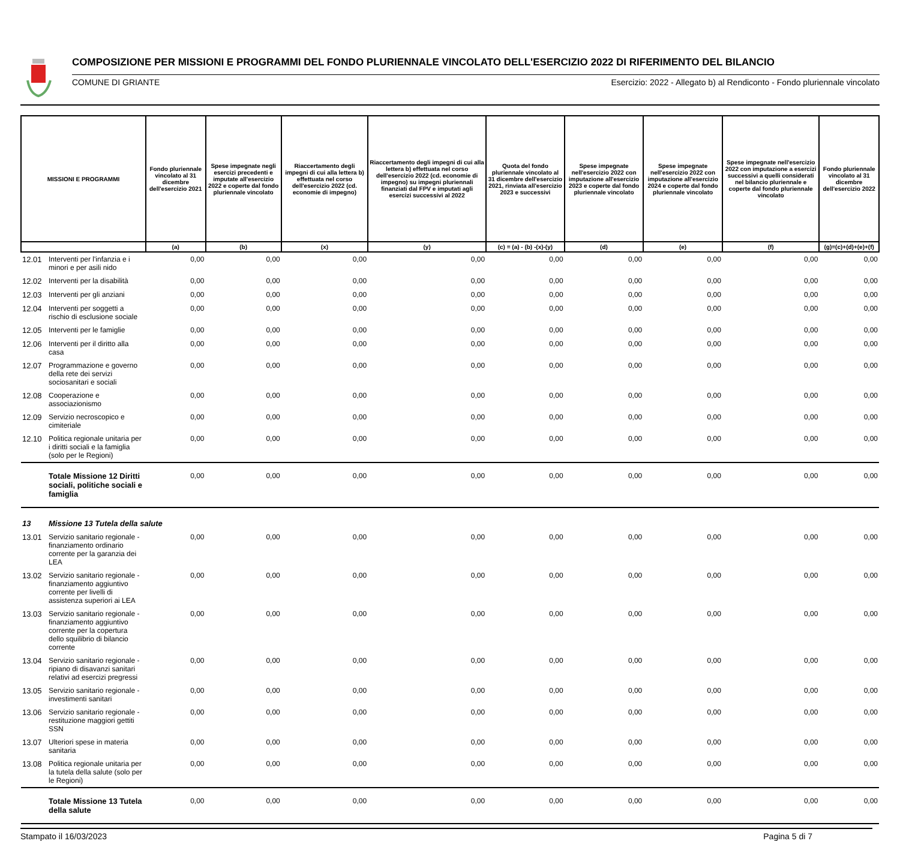COMPOSIZIONE PER MISSIONI E PROGRAMMI DEL FONDO PLURIENNALE VINCOLATO DELL'ESERCIZIO 2022 DI RIFERIMENTO DEL BILANCIO
COMUNE DI GRIANTE Esercizio: 2022 - Allegato b) al Rendiconto - Fondo pluriennale vincolato
| MISSIONI E PROGRAMMI | | Fondo pluriennale vincolato al 31 dicembre dell'esercizio 2021 | Spese impegnate negli esercizi precedenti e imputate all'esercizio 2022 e coperte dal fondo pluriennale vincolato | Riaccertamento degli impegni di cui alla lettera b) effettuata nel corso dell'esercizio 2022 (cd. economie di impegno) | Riaccertamento degli impegni di cui alla lettera b) effettuata nel corso dell'esercizio 2022 (cd. economie di impegno) su impegni pluriennali finanziati dal FPV e imputati agli esercizi successivi al 2022 | Quota del fondo pluriennale vincolato al 31 dicembre dell'esercizio 2021, rinviata all'esercizio 2023 e successivi | Spese impegnate nell'esercizio 2022 con imputazione all'esercizio 2023 e coperte dal fondo pluriennale vincolato | Spese impegnate nell'esercizio 2022 con imputazione all'esercizio 2024 e coperte dal fondo pluriennale vincolato | Spese impegnate nell'esercizio 2022 con imputazione a esercizi successivi a quelli considerati nel bilancio pluriennale e coperte dal fondo pluriennale vincolato | Fondo pluriennale vincolato al 31 dicembre dell'esercizio 2022 |
| --- | --- | --- | --- | --- | --- | --- | --- | --- | --- | --- |
| | | (a) | (b) | (x) | (y) | (c) = (a) - (b) -(x)-(y) | (d) | (e) | (f) | (g)=(c)+(d)+(e)+(f) |
| 12.01 | Interventi per l'infanzia e i minori e per asili nido | 0,00 | 0,00 | 0,00 | 0,00 | 0,00 | 0,00 | 0,00 | 0,00 | 0,00 |
| 12.02 | Interventi per la disabilità | 0,00 | 0,00 | 0,00 | 0,00 | 0,00 | 0,00 | 0,00 | 0,00 | 0,00 |
| 12.03 | Interventi per gli anziani | 0,00 | 0,00 | 0,00 | 0,00 | 0,00 | 0,00 | 0,00 | 0,00 | 0,00 |
| 12.04 | Interventi per soggetti a rischio di esclusione sociale | 0,00 | 0,00 | 0,00 | 0,00 | 0,00 | 0,00 | 0,00 | 0,00 | 0,00 |
| 12.05 | Interventi per le famiglie | 0,00 | 0,00 | 0,00 | 0,00 | 0,00 | 0,00 | 0,00 | 0,00 | 0,00 |
| 12.06 | Interventi per il diritto alla casa | 0,00 | 0,00 | 0,00 | 0,00 | 0,00 | 0,00 | 0,00 | 0,00 | 0,00 |
| 12.07 | Programmazione e governo della rete dei servizi sociosanitari e sociali | 0,00 | 0,00 | 0,00 | 0,00 | 0,00 | 0,00 | 0,00 | 0,00 | 0,00 |
| 12.08 | Cooperazione e associazionismo | 0,00 | 0,00 | 0,00 | 0,00 | 0,00 | 0,00 | 0,00 | 0,00 | 0,00 |
| 12.09 | Servizio necroscopico e cimiteriale | 0,00 | 0,00 | 0,00 | 0,00 | 0,00 | 0,00 | 0,00 | 0,00 | 0,00 |
| 12.10 | Politica regionale unitaria per i diritti sociali e la famiglia (solo per le Regioni) | 0,00 | 0,00 | 0,00 | 0,00 | 0,00 | 0,00 | 0,00 | 0,00 | 0,00 |
| | Totale Missione 12 Diritti sociali, politiche sociali e famiglia | 0,00 | 0,00 | 0,00 | 0,00 | 0,00 | 0,00 | 0,00 | 0,00 | 0,00 |
| 13 | Missione 13 Tutela della salute | | | | | | | | | |
| 13.01 | Servizio sanitario regionale - finanziamento ordinario corrente per la garanzia dei LEA | 0,00 | 0,00 | 0,00 | 0,00 | 0,00 | 0,00 | 0,00 | 0,00 | 0,00 |
| 13.02 | Servizio sanitario regionale - finanziamento aggiuntivo corrente per livelli di assistenza superiori ai LEA | 0,00 | 0,00 | 0,00 | 0,00 | 0,00 | 0,00 | 0,00 | 0,00 | 0,00 |
| 13.03 | Servizio sanitario regionale - finanziamento aggiuntivo corrente per la copertura dello squilibrio di bilancio corrente | 0,00 | 0,00 | 0,00 | 0,00 | 0,00 | 0,00 | 0,00 | 0,00 | 0,00 |
| 13.04 | Servizio sanitario regionale - ripiano di disavanzi sanitari relativi ad esercizi pregressi | 0,00 | 0,00 | 0,00 | 0,00 | 0,00 | 0,00 | 0,00 | 0,00 | 0,00 |
| 13.05 | Servizio sanitario regionale - investimenti sanitari | 0,00 | 0,00 | 0,00 | 0,00 | 0,00 | 0,00 | 0,00 | 0,00 | 0,00 |
| 13.06 | Servizio sanitario regionale - restituzione maggiori gettiti SSN | 0,00 | 0,00 | 0,00 | 0,00 | 0,00 | 0,00 | 0,00 | 0,00 | 0,00 |
| 13.07 | Ulteriori spese in materia sanitaria | 0,00 | 0,00 | 0,00 | 0,00 | 0,00 | 0,00 | 0,00 | 0,00 | 0,00 |
| 13.08 | Politica regionale unitaria per la tutela della salute (solo per le Regioni) | 0,00 | 0,00 | 0,00 | 0,00 | 0,00 | 0,00 | 0,00 | 0,00 | 0,00 |
| | Totale Missione 13 Tutela della salute | 0,00 | 0,00 | 0,00 | 0,00 | 0,00 | 0,00 | 0,00 | 0,00 | 0,00 |
Stampato il 16/03/2023 Pagina 5 di 7